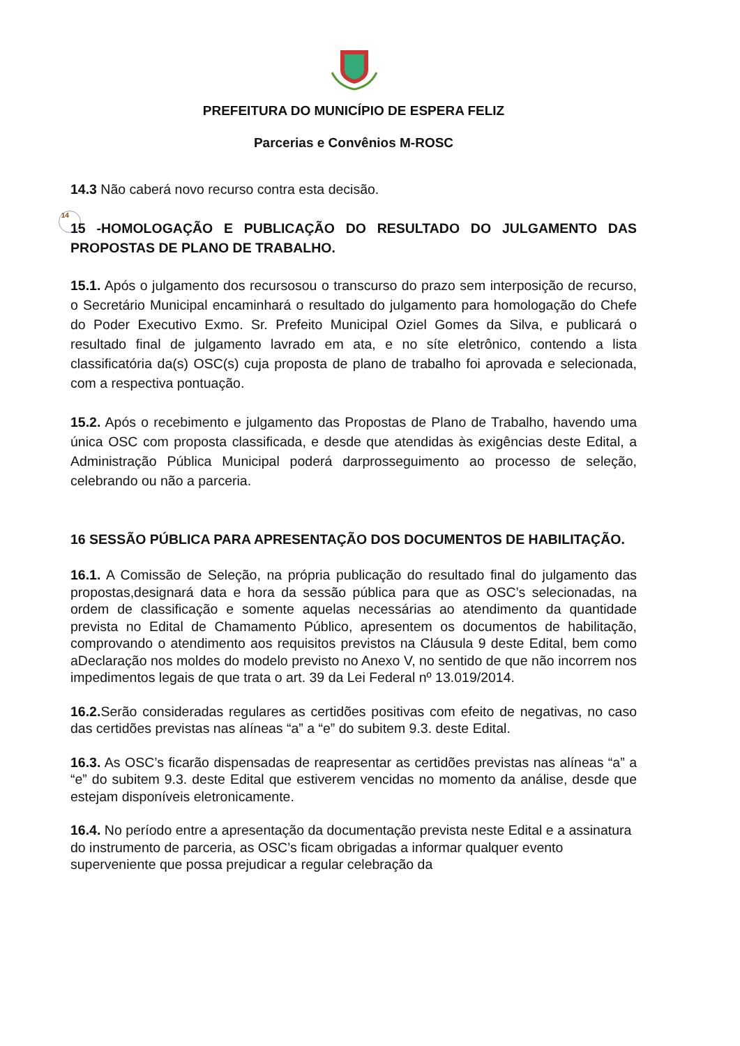14
PREFEITURA DO MUNICÍPIO DE ESPERA FELIZ
Parcerias e Convênios M-ROSC
14.3 Não caberá novo recurso contra esta decisão.
15 -HOMOLOGAÇÃO E PUBLICAÇÃO DO RESULTADO DO JULGAMENTO DAS PROPOSTAS DE PLANO DE TRABALHO.
15.1. Após o julgamento dos recursosou o transcurso do prazo sem interposição de recurso, o Secretário Municipal encaminhará o resultado do julgamento para homologação do Chefe do Poder Executivo Exmo. Sr. Prefeito Municipal Oziel Gomes da Silva, e publicará o resultado final de julgamento lavrado em ata, e no síte eletrônico, contendo a lista classificatória da(s) OSC(s) cuja proposta de plano de trabalho foi aprovada e selecionada, com a respectiva pontuação.
15.2. Após o recebimento e julgamento das Propostas de Plano de Trabalho, havendo uma única OSC com proposta classificada, e desde que atendidas às exigências deste Edital, a Administração Pública Municipal poderá darprosseguimento ao processo de seleção, celebrando ou não a parceria.
16 SESSÃO PÚBLICA PARA APRESENTAÇÃO DOS DOCUMENTOS DE HABILITAÇÃO.
16.1. A Comissão de Seleção, na própria publicação do resultado final do julgamento das propostas,designará data e hora da sessão pública para que as OSC’s selecionadas, na ordem de classificação e somente aquelas necessárias ao atendimento da quantidade prevista no Edital de Chamamento Público, apresentem os documentos de habilitação, comprovando o atendimento aos requisitos previstos na Cláusula 9 deste Edital, bem como aDeclaração nos moldes do modelo previsto no Anexo V, no sentido de que não incorrem nos impedimentos legais de que trata o art. 39 da Lei Federal nº 13.019/2014.
16.2. Serão consideradas regulares as certidões positivas com efeito de negativas, no caso das certidões previstas nas alíneas “a” a “e” do subitem 9.3. deste Edital.
16.3. As OSC’s ficarão dispensadas de reapresentar as certidões previstas nas alíneas “a” a “e” do subitem 9.3. deste Edital que estiverem vencidas no momento da análise, desde que estejam disponíveis eletronicamente.
16.4. No período entre a apresentação da documentação prevista neste Edital e a assinatura do instrumento de parceria, as OSC’s ficam obrigadas a informar qualquer evento superveniente que possa prejudicar a regular celebração da